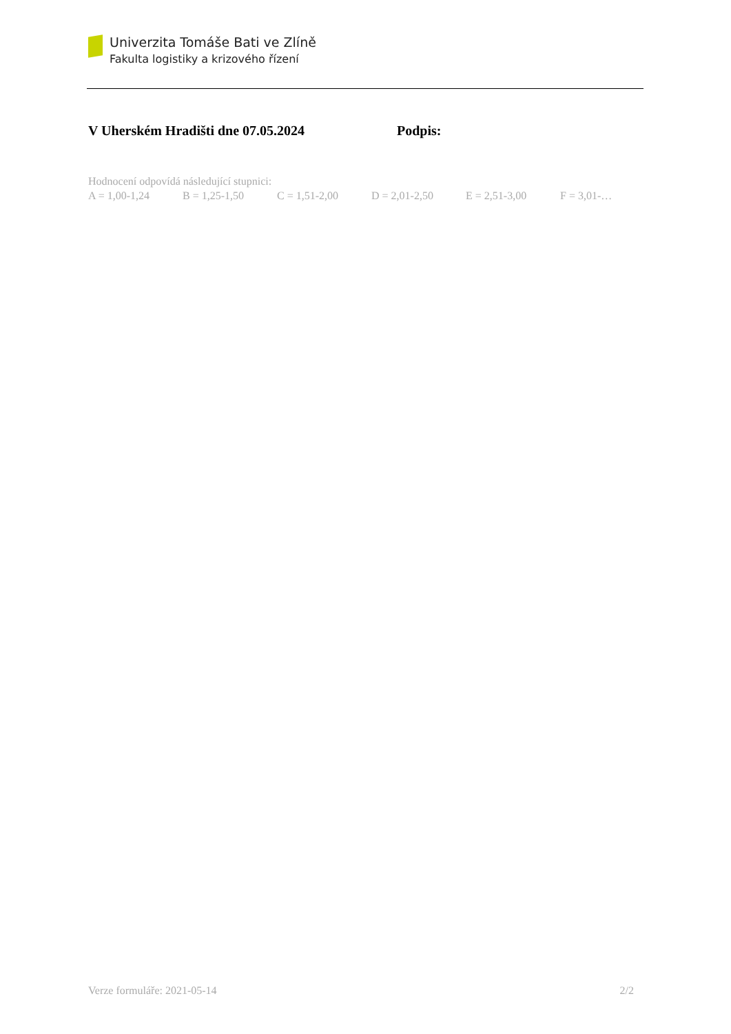Univerzita Tomáše Bati ve Zlíně
Fakulta logistiky a krizového řízení
V Uherském Hradišti dne 07.05.2024 Podpis:
Hodnocení odpovídá následující stupnici:
A = 1,00-1,24 B = 1,25-1,50 C = 1,51-2,00 D = 2,01-2,50 E = 2,51-3,00 F = 3,01-…
Verze formuláře: 2021-05-14 2/2